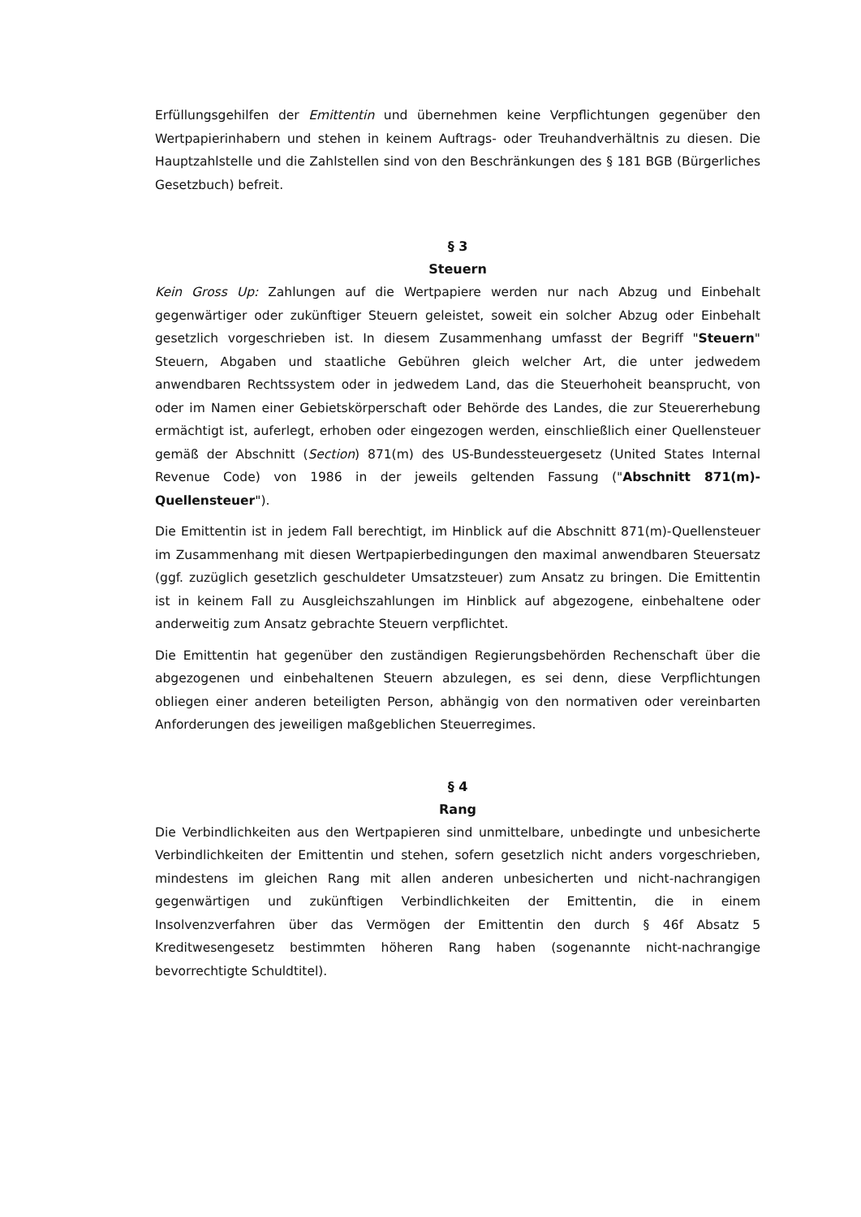Erfüllungsgehilfen der Emittentin und übernehmen keine Verpflichtungen gegenüber den Wertpapierinhabern und stehen in keinem Auftrags- oder Treuhandverhältnis zu diesen. Die Hauptzahlstelle und die Zahlstellen sind von den Beschränkungen des § 181 BGB (Bürgerliches Gesetzbuch) befreit.
§ 3
Steuern
Kein Gross Up: Zahlungen auf die Wertpapiere werden nur nach Abzug und Einbehalt gegenwärtiger oder zukünftiger Steuern geleistet, soweit ein solcher Abzug oder Einbehalt gesetzlich vorgeschrieben ist. In diesem Zusammenhang umfasst der Begriff "Steuern" Steuern, Abgaben und staatliche Gebühren gleich welcher Art, die unter jedwedem anwendbaren Rechtssystem oder in jedwedem Land, das die Steuerhoheit beansprucht, von oder im Namen einer Gebietskörperschaft oder Behörde des Landes, die zur Steuererhebung ermächtigt ist, auferlegt, erhoben oder eingezogen werden, einschließlich einer Quellensteuer gemäß der Abschnitt (Section) 871(m) des US-Bundessteuergesetz (United States Internal Revenue Code) von 1986 in der jeweils geltenden Fassung ("Abschnitt 871(m)-Quellensteuer").
Die Emittentin ist in jedem Fall berechtigt, im Hinblick auf die Abschnitt 871(m)-Quellensteuer im Zusammenhang mit diesen Wertpapierbedingungen den maximal anwendbaren Steuersatz (ggf. zuzüglich gesetzlich geschuldeter Umsatzsteuer) zum Ansatz zu bringen. Die Emittentin ist in keinem Fall zu Ausgleichszahlungen im Hinblick auf abgezogene, einbehaltene oder anderweitig zum Ansatz gebrachte Steuern verpflichtet.
Die Emittentin hat gegenüber den zuständigen Regierungsbehörden Rechenschaft über die abgezogenen und einbehaltenen Steuern abzulegen, es sei denn, diese Verpflichtungen obliegen einer anderen beteiligten Person, abhängig von den normativen oder vereinbarten Anforderungen des jeweiligen maßgeblichen Steuerregimes.
§ 4
Rang
Die Verbindlichkeiten aus den Wertpapieren sind unmittelbare, unbedingte und unbesicherte Verbindlichkeiten der Emittentin und stehen, sofern gesetzlich nicht anders vorgeschrieben, mindestens im gleichen Rang mit allen anderen unbesicherten und nicht-nachrangigen gegenwärtigen und zukünftigen Verbindlichkeiten der Emittentin, die in einem Insolvenzverfahren über das Vermögen der Emittentin den durch § 46f Absatz 5 Kreditwesengesetz bestimmten höheren Rang haben (sogenannte nicht-nachrangige bevorrechtigte Schuldtitel).